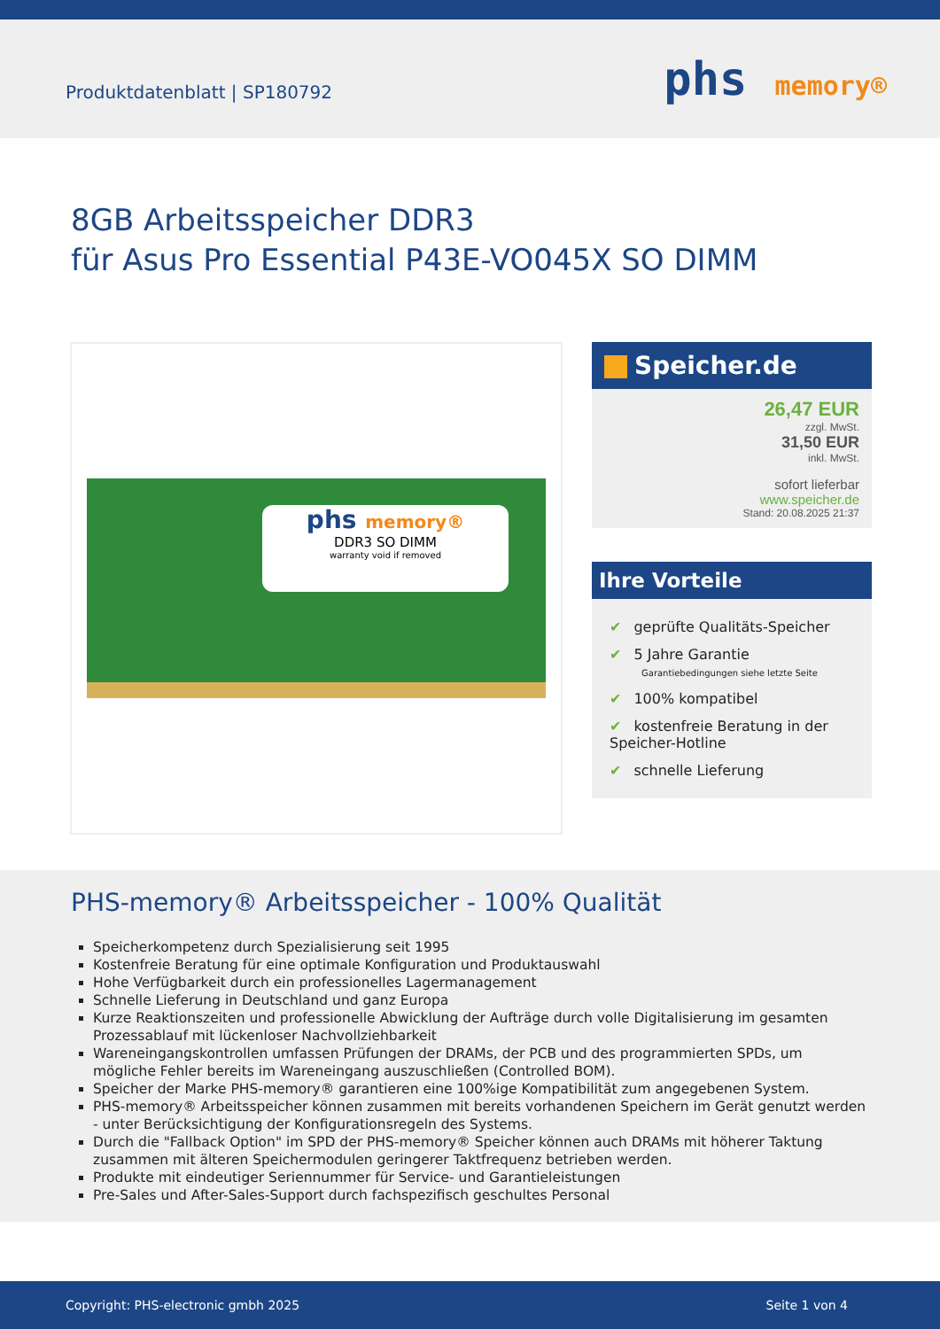Produktdatenblatt | SP180792
phs memory®
8GB Arbeitsspeicher DDR3
für Asus Pro Essential P43E-VO045X SO DIMM
phs memory®
DDR3 SO DIMM
warranty void if removed
Speicher.de
26,47 EUR
zzgl. MwSt.
31,50 EUR
inkl. MwSt.
sofort lieferbar
www.speicher.de
Stand: 20.08.2025 21:37
Ihre Vorteile
✔ geprüfte Qualitäts-Speicher
✔ 5 Jahre Garantie
Garantiebedingungen siehe letzte Seite
✔ 100% kompatibel
✔ kostenfreie Beratung in der Speicher-Hotline
✔ schnelle Lieferung
PHS-memory® Arbeitsspeicher - 100% Qualität
Speicherkompetenz durch Spezialisierung seit 1995
Kostenfreie Beratung für eine optimale Konfiguration und Produktauswahl
Hohe Verfügbarkeit durch ein professionelles Lagermanagement
Schnelle Lieferung in Deutschland und ganz Europa
Kurze Reaktionszeiten und professionelle Abwicklung der Aufträge durch volle Digitalisierung im gesamten Prozessablauf mit lückenloser Nachvollziehbarkeit
Wareneingangskontrollen umfassen Prüfungen der DRAMs, der PCB und des programmierten SPDs, um mögliche Fehler bereits im Wareneingang auszuschließen (Controlled BOM).
Speicher der Marke PHS-memory® garantieren eine 100%ige Kompatibilität zum angegebenen System.
PHS-memory® Arbeitsspeicher können zusammen mit bereits vorhandenen Speichern im Gerät genutzt werden - unter Berücksichtigung der Konfigurationsregeln des Systems.
Durch die "Fallback Option" im SPD der PHS-memory® Speicher können auch DRAMs mit höherer Taktung zusammen mit älteren Speichermodulen geringerer Taktfrequenz betrieben werden.
Produkte mit eindeutiger Seriennummer für Service- und Garantieleistungen
Pre-Sales und After-Sales-Support durch fachspezifisch geschultes Personal
Copyright: PHS-electronic gmbh 2025 Seite 1 von 4